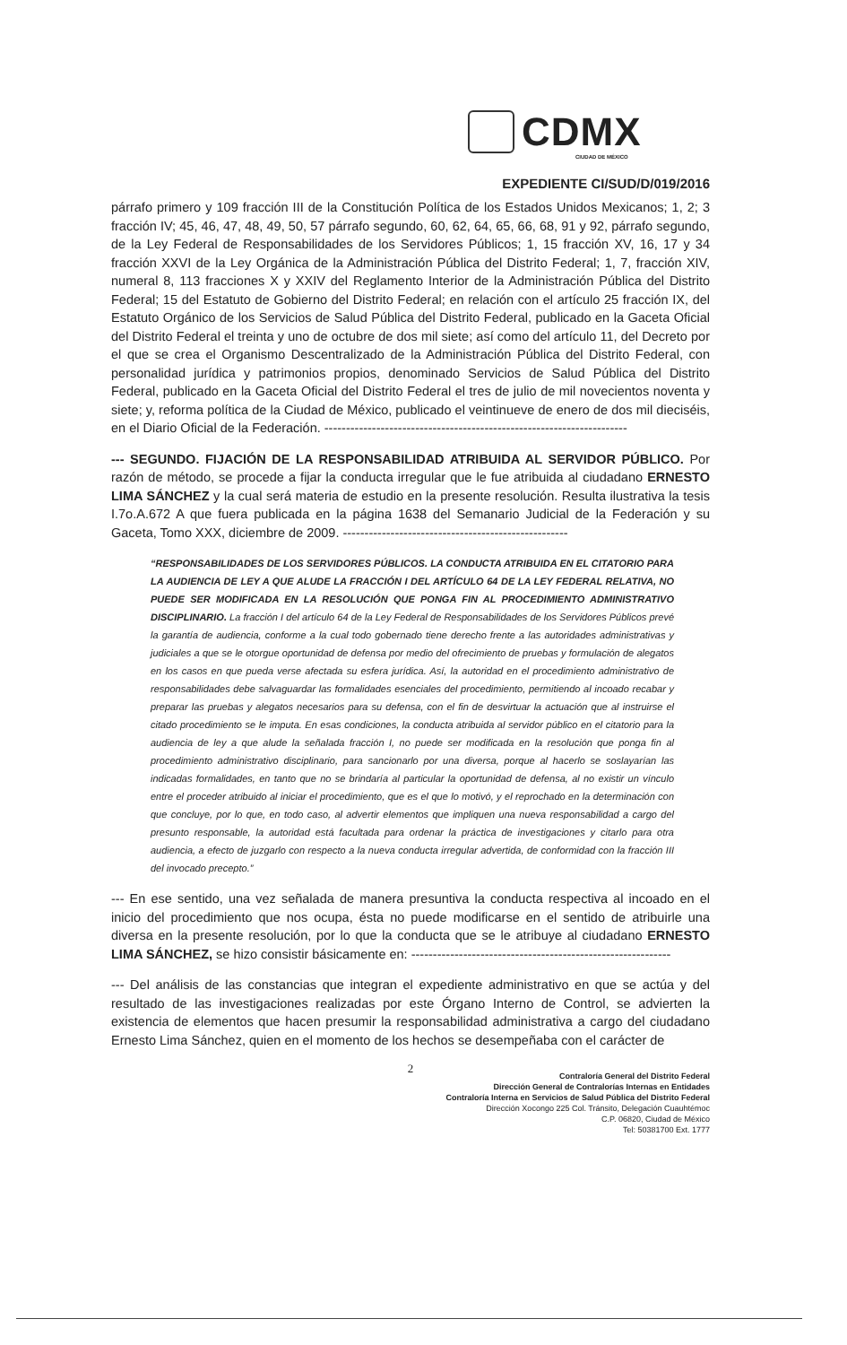CDMX
CIUDAD DE MÉXICO
EXPEDIENTE CI/SUD/D/019/2016
párrafo primero y 109 fracción III de la Constitución Política de los Estados Unidos Mexicanos; 1, 2; 3 fracción IV; 45, 46, 47, 48, 49, 50, 57 párrafo segundo, 60, 62, 64, 65, 66, 68, 91 y 92, párrafo segundo, de la Ley Federal de Responsabilidades de los Servidores Públicos; 1, 15 fracción XV, 16, 17 y 34 fracción XXVI de la Ley Orgánica de la Administración Pública del Distrito Federal; 1, 7, fracción XIV, numeral 8, 113 fracciones X y XXIV del Reglamento Interior de la Administración Pública del Distrito Federal; 15 del Estatuto de Gobierno del Distrito Federal; en relación con el artículo 25 fracción IX, del Estatuto Orgánico de los Servicios de Salud Pública del Distrito Federal, publicado en la Gaceta Oficial del Distrito Federal el treinta y uno de octubre de dos mil siete; así como del artículo 11, del Decreto por el que se crea el Organismo Descentralizado de la Administración Pública del Distrito Federal, con personalidad jurídica y patrimonios propios, denominado Servicios de Salud Pública del Distrito Federal, publicado en la Gaceta Oficial del Distrito Federal el tres de julio de mil novecientos noventa y siete; y, reforma política de la Ciudad de México, publicado el veintinueve de enero de dos mil dieciséis, en el Diario Oficial de la Federación. ----------------------------------------------------------------------
--- SEGUNDO. FIJACIÓN DE LA RESPONSABILIDAD ATRIBUIDA AL SERVIDOR PÚBLICO. Por razón de método, se procede a fijar la conducta irregular que le fue atribuida al ciudadano ERNESTO LIMA SÁNCHEZ y la cual será materia de estudio en la presente resolución. Resulta ilustrativa la tesis I.7o.A.672 A que fuera publicada en la página 1638 del Semanario Judicial de la Federación y su Gaceta, Tomo XXX, diciembre de 2009. ----------------------------------------------------
“RESPONSABILIDADES DE LOS SERVIDORES PÚBLICOS. LA CONDUCTA ATRIBUIDA EN EL CITATORIO PARA LA AUDIENCIA DE LEY A QUE ALUDE LA FRACCIÓN I DEL ARTÍCULO 64 DE LA LEY FEDERAL RELATIVA, NO PUEDE SER MODIFICADA EN LA RESOLUCIÓN QUE PONGA FIN AL PROCEDIMIENTO ADMINISTRATIVO DISCIPLINARIO. La fracción I del artículo 64 de la Ley Federal de Responsabilidades de los Servidores Públicos prevé la garantía de audiencia, conforme a la cual todo gobernado tiene derecho frente a las autoridades administrativas y judiciales a que se le otorgue oportunidad de defensa por medio del ofrecimiento de pruebas y formulación de alegatos en los casos en que pueda verse afectada su esfera jurídica. Así, la autoridad en el procedimiento administrativo de responsabilidades debe salvaguardar las formalidades esenciales del procedimiento, permitiendo al incoado recabar y preparar las pruebas y alegatos necesarios para su defensa, con el fin de desvirtuar la actuación que al instruirse el citado procedimiento se le imputa. En esas condiciones, la conducta atribuida al servidor público en el citatorio para la audiencia de ley a que alude la señalada fracción I, no puede ser modificada en la resolución que ponga fin al procedimiento administrativo disciplinario, para sancionarlo por una diversa, porque al hacerlo se soslayarían las indicadas formalidades, en tanto que no se brindaría al particular la oportunidad de defensa, al no existir un vínculo entre el proceder atribuido al iniciar el procedimiento, que es el que lo motivó, y el reprochado en la determinación con que concluye, por lo que, en todo caso, al advertir elementos que impliquen una nueva responsabilidad a cargo del presunto responsable, la autoridad está facultada para ordenar la práctica de investigaciones y citarlo para otra audiencia, a efecto de juzgarlo con respecto a la nueva conducta irregular advertida, de conformidad con la fracción III del invocado precepto.”
--- En ese sentido, una vez señalada de manera presuntiva la conducta respectiva al incoado en el inicio del procedimiento que nos ocupa, ésta no puede modificarse en el sentido de atribuirle una diversa en la presente resolución, por lo que la conducta que se le atribuye al ciudadano ERNESTO LIMA SÁNCHEZ, se hizo consistir básicamente en: ------------------------------------------------------------
--- Del análisis de las constancias que integran el expediente administrativo en que se actúa y del resultado de las investigaciones realizadas por este Órgano Interno de Control, se advierten la existencia de elementos que hacen presumir la responsabilidad administrativa a cargo del ciudadano Ernesto Lima Sánchez, quien en el momento de los hechos se desempeñaba con el carácter de
2
Contraloría General del Distrito Federal
Dirección General de Contralorías Internas en Entidades
Contraloría Interna en Servicios de Salud Pública del Distrito Federal
Dirección Xocongo 225 Col. Tránsito, Delegación Cuauhtémoc
C.P. 06820, Ciudad de México
Tel: 50381700 Ext. 1777